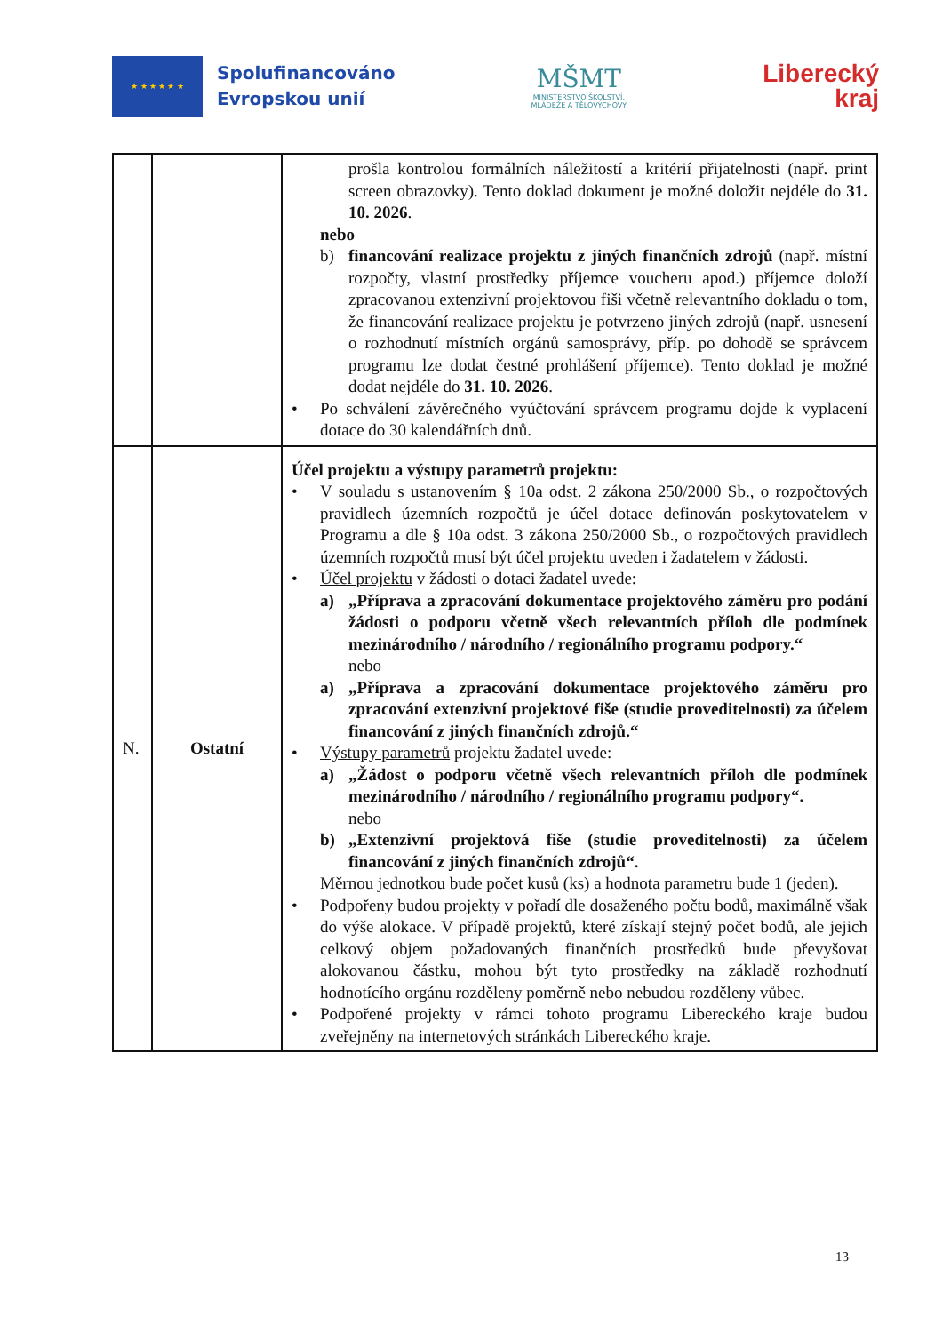★ ★ ★ ★ ★ ★
Spolufinancováno
Evropskou unií
MŠMT
MINISTERSTVO ŠKOLSTVÍ,
MLÁDEŽE A TĚLOVÝCHOVY
Liberecký
kraj
| | | prošla kontrolou formálních náležitostí a kritérií přijatelnosti (např. print screen obrazovky). Tento doklad dokument je možné doložit nejdéle do 31. 10. 2026 . nebo b) financování realizace projektu z jiných finančních zdrojů (např. místní rozpočty, vlastní prostředky příjemce voucheru apod.) příjemce doloží zpracovanou extenzivní projektovou fiši včetně relevantního dokladu o tom, že financování realizace projektu je potvrzeno jiných zdrojů (např. usnesení o rozhodnutí místních orgánů samosprávy, příp. po dohodě se správcem programu lze dodat čestné prohlášení příjemce). Tento doklad je možné dodat nejdéle do 31. 10. 2026 . • Po schválení závěrečného vyúčtování správcem programu dojde k vyplacení dotace do 30 kalendářních dnů. |
| N. | Ostatní | Účel projektu a výstupy parametrů projektu: • V souladu s ustanovením § 10a odst. 2 zákona 250/2000 Sb., o rozpočtových pravidlech územních rozpočtů je účel dotace definován poskytovatelem v Programu a dle § 10a odst. 3 zákona 250/2000 Sb., o rozpočtových pravidlech územních rozpočtů musí být účel projektu uveden i žadatelem v žádosti. • Účel projektu v žádosti o dotaci žadatel uvede: a) „Příprava a zpracování dokumentace projektového záměru pro podání žádosti o podporu včetně všech relevantních příloh dle podmínek mezinárodního / národního / regionálního programu podpory.“ nebo a) „Příprava a zpracování dokumentace projektového záměru pro zpracování extenzivní projektové fiše (studie proveditelnosti) za účelem financování z jiných finančních zdrojů.“ • Výstupy parametrů projektu žadatel uvede: a) „Žádost o podporu včetně všech relevantních příloh dle podmínek mezinárodního / národního / regionálního programu podpory“. nebo b) „Extenzivní projektová fiše (studie proveditelnosti) za účelem financování z jiných finančních zdrojů“. Měrnou jednotkou bude počet kusů (ks) a hodnota parametru bude 1 (jeden). • Podpořeny budou projekty v pořadí dle dosaženého počtu bodů, maximálně však do výše alokace. V případě projektů, které získají stejný počet bodů, ale jejich celkový objem požadovaných finančních prostředků bude převyšovat alokovanou částku, mohou být tyto prostředky na základě rozhodnutí hodnotícího orgánu rozděleny poměrně nebo nebudou rozděleny vůbec. • Podpořené projekty v rámci tohoto programu Libereckého kraje budou zveřejněny na internetových stránkách Libereckého kraje. |
13